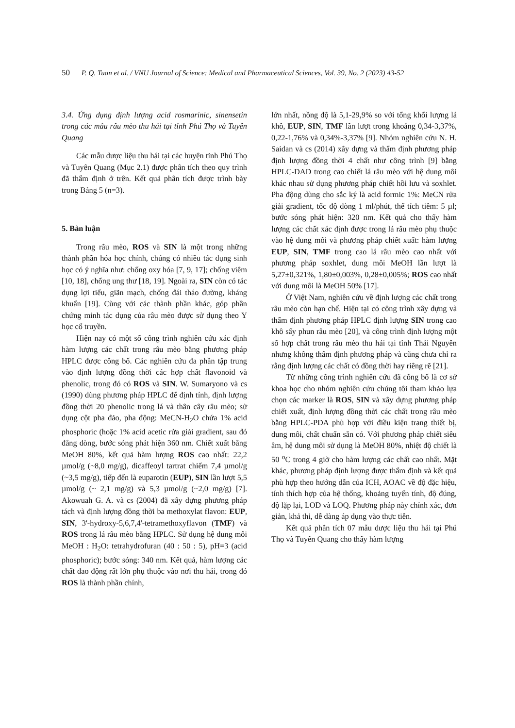50 P. Q. Tuan et al. / VNU Journal of Science: Medical and Pharmaceutical Sciences, Vol. 39, No. 2 (2023) 43-52
3.4. Ứng dụng định lượng acid rosmarinic, sinensetin trong các mẫu râu mèo thu hái tại tỉnh Phú Thọ và Tuyên Quang
Các mẫu dược liệu thu hái tại các huyện tỉnh Phú Thọ và Tuyên Quang (Mục 2.1) được phân tích theo quy trình đã thẩm định ở trên. Kết quả phân tích được trình bày trong Bảng 5 (n=3).
5. Bàn luận
Trong râu mèo, ROS và SIN là một trong những thành phần hóa học chính, chúng có nhiều tác dụng sinh học có ý nghĩa như: chống oxy hóa [7, 9, 17]; chống viêm [10, 18], chống ung thư [18, 19]. Ngoài ra, SIN còn có tác dụng lợi tiểu, giãn mạch, chống đái tháo đường, kháng khuẩn [19]. Cùng với các thành phần khác, góp phần chứng minh tác dụng của râu mèo được sử dụng theo Y học cổ truyền.
Hiện nay có một số công trình nghiên cứu xác định hàm lượng các chất trong râu mèo bằng phương pháp HPLC được công bố. Các nghiên cứu đa phần tập trung vào định lượng đồng thời các hợp chất flavonoid và phenolic, trong đó có ROS và SIN. W. Sumaryono và cs (1990) dùng phương pháp HPLC để định tính, định lượng đồng thời 20 phenolic trong lá và thân cây râu mèo; sử dụng cột pha đảo, pha động: MeCN-H<sub>2</sub>O chứa 1% acid phosphoric (hoặc 1% acid acetic rửa giải gradient, sau đó đẳng dòng, bước sóng phát hiện 360 nm. Chiết xuất bằng MeOH 80%, kết quả hàm lượng ROS cao nhất: 22,2 µmol/g (~8,0 mg/g), dicaffeoyl tartrat chiếm 7,4 µmol/g (~3,5 mg/g), tiếp đến là euparotin (EUP), SIN lần lượt 5,5 µmol/g (~ 2,1 mg/g) và 5,3 µmol/g (~2,0 mg/g) [7]. Akowuah G. A. và cs (2004) đã xây dựng phương pháp tách và định lượng đồng thời ba methoxylat flavon: EUP, SIN, 3'-hydroxy-5,6,7,4'-tetramethoxyflavon (TMF) và ROS trong lá râu mèo bằng HPLC. Sử dụng hệ dung môi MeOH : H<sub>2</sub>O: tetrahydrofuran (40 : 50 : 5), pH=3 (acid phosphoric); bước sóng: 340 nm. Kết quả, hàm lượng các chất dao động rất lớn phụ thuộc vào nơi thu hái, trong đó ROS là thành phần chính,
lớn nhất, nồng độ là 5,1-29,9% so với tổng khối lượng lá khô, EUP, SIN, TMF lần lượt trong khoảng 0,34-3,37%, 0,22-1,76% và 0,34%-3,37% [9]. Nhóm nghiên cứu N. H. Saidan và cs (2014) xây dựng và thẩm định phương pháp định lượng đồng thời 4 chất như công trình [9] bằng HPLC-DAD trong cao chiết lá râu mèo với hệ dung môi khác nhau sử dụng phương pháp chiết hồi lưu và soxhlet. Pha động dùng cho sắc ký là acid formic 1%: MeCN rửa giải gradient, tốc độ dòng 1 ml/phút, thể tích tiêm: 5 µl; bước sóng phát hiện: 320 nm. Kết quả cho thấy hàm lượng các chất xác định được trong lá râu mèo phụ thuộc vào hệ dung môi và phương pháp chiết xuất: hàm lượng EUP, SIN, TMF trong cao lá râu mèo cao nhất với phương pháp soxhlet, dung môi MeOH lần lượt là 5,27±0,321%, 1,80±0,003%, 0,28±0,005%; ROS cao nhất với dung môi là MeOH 50% [17].
Ở Việt Nam, nghiên cứu về định lượng các chất trong râu mèo còn hạn chế. Hiện tại có công trình xây dựng và thẩm định phương pháp HPLC định lượng SIN trong cao khô sấy phun râu mèo [20], và công trình định lượng một số hợp chất trong râu mèo thu hái tại tỉnh Thái Nguyên nhưng không thẩm định phương pháp và cũng chưa chỉ ra rằng định lượng các chất có đồng thời hay riêng rẽ [21].
Từ những công trình nghiên cứu đã công bố là cơ sở khoa học cho nhóm nghiên cứu chúng tôi tham khảo lựa chọn các marker là ROS, SIN và xây dựng phương pháp chiết xuất, định lượng đồng thời các chất trong râu mèo bằng HPLC-PDA phù hợp với điều kiện trang thiết bị, dung môi, chất chuẩn sẵn có. Với phương pháp chiết siêu âm, hệ dung môi sử dụng là MeOH 80%, nhiệt độ chiết là 50 <sup>o</sup>C trong 4 giờ cho hàm lượng các chất cao nhất. Mặt khác, phương pháp định lượng được thẩm định và kết quả phù hợp theo hướng dẫn của ICH, AOAC về độ đặc hiệu, tính thích hợp của hệ thống, khoảng tuyến tính, độ đúng, độ lặp lại, LOD và LOQ. Phương pháp này chính xác, đơn giản, khả thi, dễ dàng áp dụng vào thực tiễn.
Kết quả phân tích 07 mẫu dược liệu thu hái tại Phú Thọ và Tuyên Quang cho thấy hàm lượng